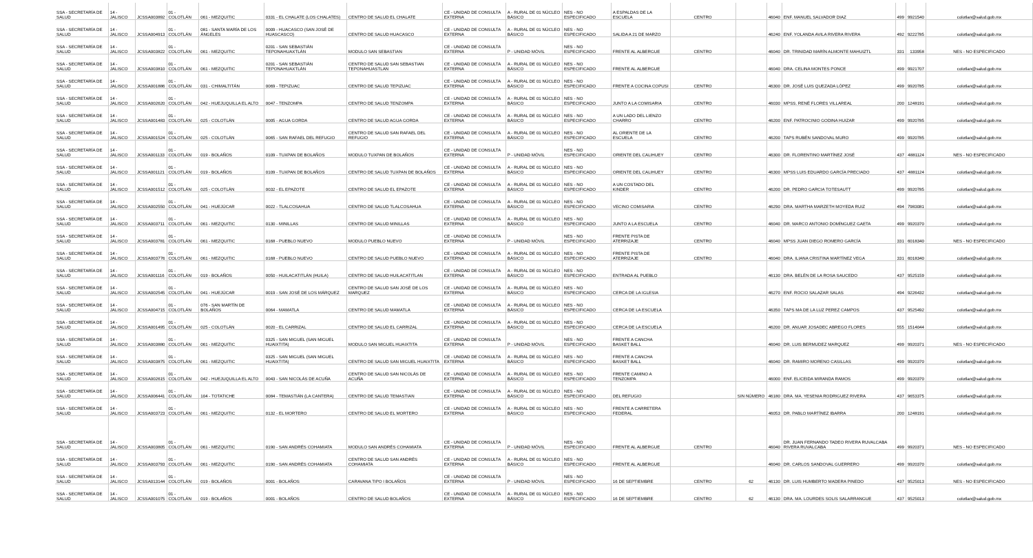| SSA - SECRETARÍA DE SALUD | 14 - JALISCO | JCSSA003892 | 01 - COLOTLÁN | 061 - MEZQUITIC | 0331 - EL CHALATE (LOS CHALATES) | CENTRO DE SALUD EL CHALATE | CE - UNIDAD DE CONSULTA EXTERNA | A - RURAL DE 01 NÚCLEO BÁSICO | NES - NO ESPECIFICADO | A ESPALDAS DE LA ESCUELA | CENTRO | | 46040 | ENF. MANUEL SALVADOR DIAZ | 499 | 9921540 | colotlan@salud.gob.mx |
| SSA - SECRETARÍA DE SALUD | 14 - JALISCO | JCSSA004913 | 01 - COLOTLÁN | 081 - SANTA MARÍA DE LOS ÁNGELES | 0009 - HUACASCO (SAN JOSÉ DE HUASCASCO) | CENTRO DE SALUD HUACASCO | CE - UNIDAD DE CONSULTA EXTERNA | A - RURAL DE 01 NÚCLEO BÁSICO | NES - NO ESPECIFICADO | SALIDA A 21 DE MARZO | | | 46240 | ENF. YOLANDA AVILA RIVERA RIVERA | 492 | 9222785 | colotlan@salud.gob.mx |
| SSA - SECRETARÍA DE SALUD | 14 - JALISCO | JCSSA003822 | 01 - COLOTLÁN | 061 - MEZQUITIC | 0201 - SAN SEBASTIÁN TEPONAHUAXTLÁN | MODULO SAN SEBASTIAN | CE - UNIDAD DE CONSULTA EXTERNA | P - UNIDAD MÓVIL | NES - NO ESPECIFICADO | FRENTE AL ALBERGUE | CENTRO | | 46040 | DR. TRINIDAD MARÍN ALMONTE MAHUIZTL | 331 | 133958 | NES - NO ESPECIFICADO |
| SSA - SECRETARÍA DE SALUD | 14 - JALISCO | JCSSA003810 | 01 - COLOTLÁN | 061 - MEZQUITIC | 0201 - SAN SEBASTIÁN TEPONAHUAXTLÁN | CENTRO DE SALUD SAN SEBASTIAN TEPONAHUASTLAN | CE - UNIDAD DE CONSULTA EXTERNA | A - RURAL DE 01 NÚCLEO BÁSICO | NES - NO ESPECIFICADO | FRENTE AL ALBERGUE | | | 46040 | DRA. CELINA MONTES PONCE | 499 | 9921707 | colotlan@salud.gob.mx |
| SSA - SECRETARÍA DE SALUD | 14 - JALISCO | JCSSA001886 | 01 - COLOTLÁN | 031 - CHIMALTITÁN | 0069 - TEPIZUAC | CENTRO DE SALUD TEPIZUAC | CE - UNIDAD DE CONSULTA EXTERNA | A - RURAL DE 01 NÚCLEO BÁSICO | NES - NO ESPECIFICADO | FRENTE A COCINA COPUSI | CENTRO | | 46300 | DR. JOSÉ LUIS QUEZADA LÓPEZ | 499 | 9920785 | colotlan@salud.gob.mx |
| SSA - SECRETARÍA DE SALUD | 14 - JALISCO | JCSSA002620 | 01 - COLOTLÁN | 042 - HUEJUQUILLA EL ALTO | 0047 - TENZOMPA | CENTRO DE SALUD TENZOMPA | CE - UNIDAD DE CONSULTA EXTERNA | A - RURAL DE 01 NÚCLEO BÁSICO | NES - NO ESPECIFICADO | JUNTO A LA COMISARIA | CENTRO | | 46030 | MPSS. RENÉ FLORES VILLAREAL | 200 | 1248191 | colotlan@salud.gob.mx |
| SSA - SECRETARÍA DE SALUD | 14 - JALISCO | JCSSA001483 | 01 - COLOTLÁN | 025 - COLOTLÁN | 0005 - AGUA GORDA | CENTRO DE SALUD AGUA GORDA | CE - UNIDAD DE CONSULTA EXTERNA | A - RURAL DE 01 NÚCLEO BÁSICO | NES - NO ESPECIFICADO | A UN LADO DEL LIENZO CHARRO | CENTRO | | 46200 | ENF. PATROCINIO GODINA HUIZAR | 499 | 9920785 | colotlan@salud.gob.mx |
| SSA - SECRETARÍA DE SALUD | 14 - JALISCO | JCSSA001524 | 01 - COLOTLÁN | 025 - COLOTLÁN | 0065 - SAN RAFAEL DEL REFUGIO | CENTRO DE SALUD SAN RAFAEL DEL REFUGIO | CE - UNIDAD DE CONSULTA EXTERNA | A - RURAL DE 01 NÚCLEO BÁSICO | NES - NO ESPECIFICADO | AL ORIENTE DE LA ESCUELA | CENTRO | | 46200 | TAPS RUBÉN SANDOVAL MURO | 499 | 9920785 | colotlan@salud.gob.mx |
| SSA - SECRETARÍA DE SALUD | 14 - JALISCO | JCSSA001133 | 01 - COLOTLÁN | 019 - BOLAÑOS | 0109 - TUXPAN DE BOLAÑOS | MODULO TUXPAN DE BOLAÑOS | CE - UNIDAD DE CONSULTA EXTERNA | P - UNIDAD MÓVIL | NES - NO ESPECIFICADO | ORIENTE DEL CALIHUEY | CENTRO | | 46300 | DR. FLORENTINO MARTÍNEZ JOSÉ | 437 | 4881124 | NES - NO ESPECIFICADO |
| SSA - SECRETARÍA DE SALUD | 14 - JALISCO | JCSSA001121 | 01 - COLOTLÁN | 019 - BOLAÑOS | 0109 - TUXPAN DE BOLAÑOS | CENTRO DE SALUD TUXPAN DE BOLAÑOS | CE - UNIDAD DE CONSULTA EXTERNA | A - RURAL DE 01 NÚCLEO BÁSICO | NES - NO ESPECIFICADO | ORIENTE DEL CALIHUEY | CENTRO | | 46300 | MPSS LUIS EDUARDO GARCÍA PRECIADO | 437 | 4881124 | colotlan@salud.gob.mx |
| SSA - SECRETARÍA DE SALUD | 14 - JALISCO | JCSSA001512 | 01 - COLOTLÁN | 025 - COLOTLÁN | 0032 - EL EPAZOTE | CENTRO DE SALUD EL EPAZOTE | CE - UNIDAD DE CONSULTA EXTERNA | A - RURAL DE 01 NÚCLEO BÁSICO | NES - NO ESPECIFICADO | A UN COSTADO DEL KINDER | CENTRO | | 46200 | DR. PEDRO GARCIA TOTESAUTT | 499 | 9920785 | colotlan@salud.gob.mx |
| SSA - SECRETARÍA DE SALUD | 14 - JALISCO | JCSSA002550 | 01 - COLOTLÁN | 041 - HUEJÚCAR | 0022 - TLALCOSAHUA | CENTRO DE SALUD TLALCOSAHUA | CE - UNIDAD DE CONSULTA EXTERNA | A - RURAL DE 01 NÚCLEO BÁSICO | NES - NO ESPECIFICADO | VECINO COMISARIA | CENTRO | | 46290 | DRA. MARTHA MARZETH MOYEDA RUIZ | 494 | 7983081 | colotlan@salud.gob.mx |
| SSA - SECRETARÍA DE SALUD | 14 - JALISCO | JCSSA003711 | 01 - COLOTLÁN | 061 - MEZQUITIC | 0130 - MINILLAS | CENTRO DE SALUD MINILLAS | CE - UNIDAD DE CONSULTA EXTERNA | A - RURAL DE 01 NÚCLEO BÁSICO | NES - NO ESPECIFICADO | JUNTO A LA ESCUELA | CENTRO | | 46040 | DR. MARCO ANTONIO DOMÍNGUEZ GAETA | 499 | 9920370 | colotlan@salud.gob.mx |
| SSA - SECRETARÍA DE SALUD | 14 - JALISCO | JCSSA003781 | 01 - COLOTLÁN | 061 - MEZQUITIC | 0168 - PUEBLO NUEVO | MODULO PUEBLO NUEVO | CE - UNIDAD DE CONSULTA EXTERNA | P - UNIDAD MÓVIL | NES - NO ESPECIFICADO | FRENTE PISTA DE ATERRIZAJE | CENTRO | | 46040 | MPSS JUAN DIEGO ROMERO GARCÍA | 331 | 6018340 | NES - NO ESPECIFICADO |
| SSA - SECRETARÍA DE SALUD | 14 - JALISCO | JCSSA003776 | 01 - COLOTLÁN | 061 - MEZQUITIC | 0168 - PUEBLO NUEVO | CENTRO DE SALUD PUEBLO NUEVO | CE - UNIDAD DE CONSULTA EXTERNA | A - RURAL DE 01 NÚCLEO BÁSICO | NES - NO ESPECIFICADO | FRENTE PISTA DE ATERRIZAJE | CENTRO | | 46040 | DRA. ILIANA CRISTINA MARTÍNEZ VEGA | 331 | 6018340 | colotlan@salud.gob.mx |
| SSA - SECRETARÍA DE SALUD | 14 - JALISCO | JCSSA001116 | 01 - COLOTLÁN | 019 - BOLAÑOS | 0050 - HUILACATITLÁN (HUILA) | CENTRO DE SALUD HUILACATITLAN | CE - UNIDAD DE CONSULTA EXTERNA | A - RURAL DE 01 NÚCLEO BÁSICO | NES - NO ESPECIFICADO | ENTRADA AL PUEBLO | | | 46130 | DRA. BELÉN DE LA ROSA SAUCEDO | 437 | 9525159 | colotlan@salud.gob.mx |
| SSA - SECRETARÍA DE SALUD | 14 - JALISCO | JCSSA002545 | 01 - COLOTLÁN | 041 - HUEJÚCAR | 0019 - SAN JOSÉ DE LOS MÁRQUEZ | CENTRO DE SALUD SAN JOSÉ DE LOS MARQUEZ | CE - UNIDAD DE CONSULTA EXTERNA | A - RURAL DE 01 NÚCLEO BÁSICO | NES - NO ESPECIFICADO | CERCA DE LA IGLESIA | | | 46270 | ENF. ROCIO SALAZAR SALAS | 494 | 9226432 | colotlan@salud.gob.mx |
| SSA - SECRETARÍA DE SALUD | 14 - JALISCO | JCSSA004715 | 01 - COLOTLÁN | 076 - SAN MARTÍN DE BOLAÑOS | 0064 - MAMATLA | CENTRO DE SALUD MAMATLA | CE - UNIDAD DE CONSULTA EXTERNA | A - RURAL DE 01 NÚCLEO BÁSICO | NES - NO ESPECIFICADO | CERCA DE LA ESCUELA | | | 46350 | TAPS MA DE LA LUZ PEREZ CAMPOS | 437 | 9525492 | colotlan@salud.gob.mx |
| SSA - SECRETARÍA DE SALUD | 14 - JALISCO | JCSSA001495 | 01 - COLOTLÁN | 025 - COLOTLÁN | 0020 - EL CARRIZAL | CENTRO DE SALUD EL CARRIZAL | CE - UNIDAD DE CONSULTA EXTERNA | A - RURAL DE 01 NÚCLEO BÁSICO | NES - NO ESPECIFICADO | CERCA DE LA ESCUELA | | | 46200 | DR. ANUAR JOSADEC ABREGO FLORES | 555 | 1514044 | colotlan@salud.gob.mx |
| SSA - SECRETARÍA DE SALUD | 14 - JALISCO | JCSSA003880 | 01 - COLOTLÁN | 061 - MEZQUITIC | 0325 - SAN MIGUEL (SAN MIGUEL HUAIXTITA) | MODULO SAN MIGUEL HUAIXTITA | CE - UNIDAD DE CONSULTA EXTERNA | P - UNIDAD MÓVIL | NES - NO ESPECIFICADO | FRENTE A CANCHA BASKET BALL | | | 46040 | DR. LUIS BERMUDEZ MARQUEZ | 499 | 9920371 | NES - NO ESPECIFICADO |
| SSA - SECRETARÍA DE SALUD | 14 - JALISCO | JCSSA003875 | 01 - COLOTLÁN | 061 - MEZQUITIC | 0325 - SAN MIGUEL (SAN MIGUEL HUAIXTITA) | CENTRO DE SALUD SAN MIGUEL HUAIXTITA | CE - UNIDAD DE CONSULTA EXTERNA | A - RURAL DE 01 NÚCLEO BÁSICO | NES - NO ESPECIFICADO | FRENTE A CANCHA BASKET BALL | | | 46040 | DR. RAMIRO MORENO CASILLAS | 499 | 9920370 | colotlan@salud.gob.mx |
| SSA - SECRETARÍA DE SALUD | 14 - JALISCO | JCSSA002615 | 01 - COLOTLÁN | 042 - HUEJUQUILLA EL ALTO | 0043 - SAN NICOLÁS DE ACUÑA | CENTRO DE SALUD SAN NICOLÁS DE ACUÑA | CE - UNIDAD DE CONSULTA EXTERNA | A - RURAL DE 01 NÚCLEO BÁSICO | NES - NO ESPECIFICADO | FRENTE CAMINO A TENZOMPA | | | 46000 | ENF. ELICEIDA MIRANDA RAMOS | 499 | 9920370 | colotlan@salud.gob.mx |
| SSA - SECRETARÍA DE SALUD | 14 - JALISCO | JCSSA006441 | 01 - COLOTLÁN | 104 - TOTATICHE | 0084 - TEMASTIÁN (LA CANTERA) | CENTRO DE SALUD TEMASTIAN | CE - UNIDAD DE CONSULTA EXTERNA | A - RURAL DE 01 NÚCLEO BÁSICO | NES - NO ESPECIFICADO | DEL REFUGIO | | SIN NÚMERO | 46180 | DRA. MA. YESENIA RODRIGUEZ RIVERA | 437 | 9653375 | colotlan@salud.gob.mx |
| SSA - SECRETARÍA DE SALUD | 14 - JALISCO | JCSSA003723 | 01 - COLOTLÁN | 061 - MEZQUITIC | 0132 - EL MORTERO | CENTRO DE SALUD EL MORTERO | CE - UNIDAD DE CONSULTA EXTERNA | A - RURAL DE 01 NÚCLEO BÁSICO | NES - NO ESPECIFICADO | FRENTE A CARRETERA FEDERAL | | | 46053 | DR. PABLO MARTÍNEZ IBARRA | 200 | 1248191 | colotlan@salud.gob.mx |
| SSA - SECRETARÍA DE SALUD | 14 - JALISCO | JCSSA003805 | 01 - COLOTLÁN | 061 - MEZQUITIC | 0190 - SAN ANDRÉS COHAMIATA | MODULO SAN ANDRÉS COHAMIATA | CE - UNIDAD DE CONSULTA EXTERNA | P - UNIDAD MÓVIL | NES - NO ESPECIFICADO | FRENTE AL ALBERGUE | CENTRO | | 46040 | DR. JUAN FERNANDO TADEO RIVERA RUVALCABA RIVERA RUVALCABA | 499 | 9920371 | NES - NO ESPECIFICADO |
| SSA - SECRETARÍA DE SALUD | 14 - JALISCO | JCSSA003793 | 01 - COLOTLÁN | 061 - MEZQUITIC | 0190 - SAN ANDRÉS COHAMIATA | CENTRO DE SALUD SAN ANDRÉS COHAMIATA | CE - UNIDAD DE CONSULTA EXTERNA | A - RURAL DE 01 NÚCLEO BÁSICO | NES - NO ESPECIFICADO | FRENTE AL ALBERGUE | | | 46040 | DR. CARLOS SANDOVAL GUERRERO | 499 | 9920370 | colotlan@salud.gob.mx |
| SSA - SECRETARÍA DE SALUD | 14 - JALISCO | JCSSA013144 | 01 - COLOTLÁN | 019 - BOLAÑOS | 0001 - BOLAÑOS | CARAVANA TIPO I BOLAÑOS | CE - UNIDAD DE CONSULTA EXTERNA | P - UNIDAD MÓVIL | NES - NO ESPECIFICADO | 16 DE SEPTIEMBRE | CENTRO | 62 | 46130 | DR. LUIS HUMBERTO MADERA PINEDO | 437 | 9525013 | NES - NO ESPECIFICADO |
| SSA - SECRETARÍA DE SALUD | 14 - JALISCO | JCSSA001075 | 01 - COLOTLÁN | 019 - BOLAÑOS | 0001 - BOLAÑOS | CENTRO DE SALUD BOLAÑOS | CE - UNIDAD DE CONSULTA EXTERNA | A - RURAL DE 01 NÚCLEO BÁSICO | NES - NO ESPECIFICADO | 16 DE SEPTIEMBRE | CENTRO | 62 | 46130 | DRA. MA. LOURDES SOLIS SALARRANGUE | 437 | 9525013 | colotlan@salud.gob.mx |